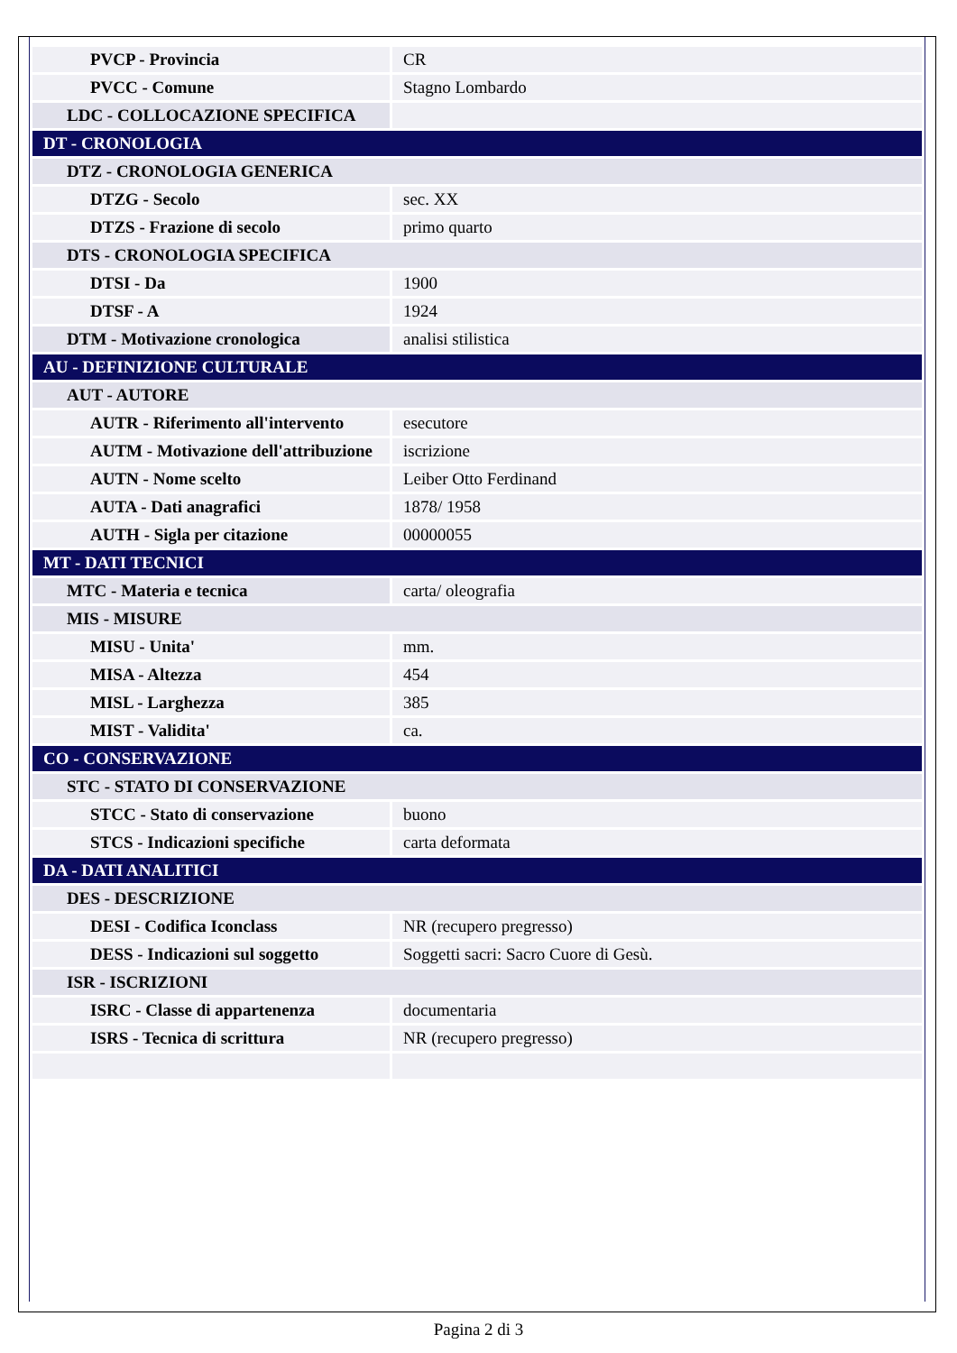| PVCP - Provincia | CR |
| PVCC - Comune | Stagno Lombardo |
| LDC - COLLOCAZIONE SPECIFICA | |
| DT - CRONOLOGIA | |
| DTZ - CRONOLOGIA GENERICA | |
| DTZG - Secolo | sec. XX |
| DTZS - Frazione di secolo | primo quarto |
| DTS - CRONOLOGIA SPECIFICA | |
| DTSI - Da | 1900 |
| DTSF - A | 1924 |
| DTM - Motivazione cronologica | analisi stilistica |
| AU - DEFINIZIONE CULTURALE | |
| AUT - AUTORE | |
| AUTR - Riferimento all'intervento | esecutore |
| AUTM - Motivazione dell'attribuzione | iscrizione |
| AUTN - Nome scelto | Leiber Otto Ferdinand |
| AUTA - Dati anagrafici | 1878/ 1958 |
| AUTH - Sigla per citazione | 00000055 |
| MT - DATI TECNICI | |
| MTC - Materia e tecnica | carta/ oleografia |
| MIS - MISURE | |
| MISU - Unita' | mm. |
| MISA - Altezza | 454 |
| MISL - Larghezza | 385 |
| MIST - Validita' | ca. |
| CO - CONSERVAZIONE | |
| STC - STATO DI CONSERVAZIONE | |
| STCC - Stato di conservazione | buono |
| STCS - Indicazioni specifiche | carta deformata |
| DA - DATI ANALITICI | |
| DES - DESCRIZIONE | |
| DESI - Codifica Iconclass | NR (recupero pregresso) |
| DESS - Indicazioni sul soggetto | Soggetti sacri: Sacro Cuore di Gesù. |
| ISR - ISCRIZIONI | |
| ISRC - Classe di appartenenza | documentaria |
| ISRS - Tecnica di scrittura | NR (recupero pregresso) |
Pagina 2 di 3